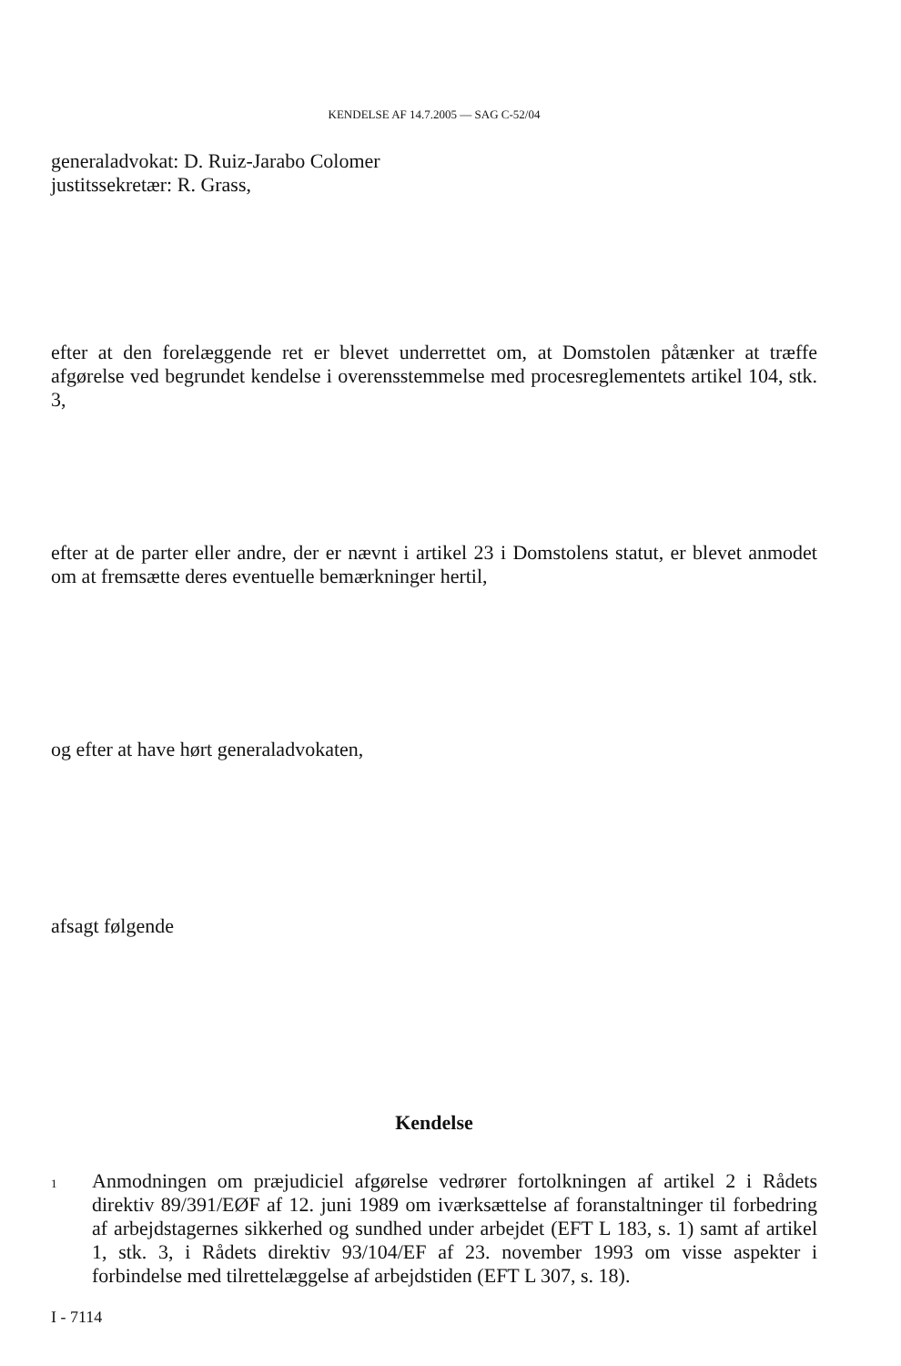KENDELSE AF 14.7.2005 — SAG C-52/04
generaladvokat: D. Ruiz-Jarabo Colomer
justitssekretær: R. Grass,
efter at den forelæggende ret er blevet underrettet om, at Domstolen påtænker at træffe afgørelse ved begrundet kendelse i overensstemmelse med procesreglementets artikel 104, stk. 3,
efter at de parter eller andre, der er nævnt i artikel 23 i Domstolens statut, er blevet anmodet om at fremsætte deres eventuelle bemærkninger hertil,
og efter at have hørt generaladvokaten,
afsagt følgende
Kendelse
1
Anmodningen om præjudiciel afgørelse vedrører fortolkningen af artikel 2 i Rådets direktiv 89/391/EØF af 12. juni 1989 om iværksættelse af foranstaltninger til forbedring af arbejdstagernes sikkerhed og sundhed under arbejdet (EFT L 183, s. 1) samt af artikel 1, stk. 3, i Rådets direktiv 93/104/EF af 23. november 1993 om visse aspekter i forbindelse med tilrettelæggelse af arbejdstiden (EFT L 307, s. 18).
I - 7114